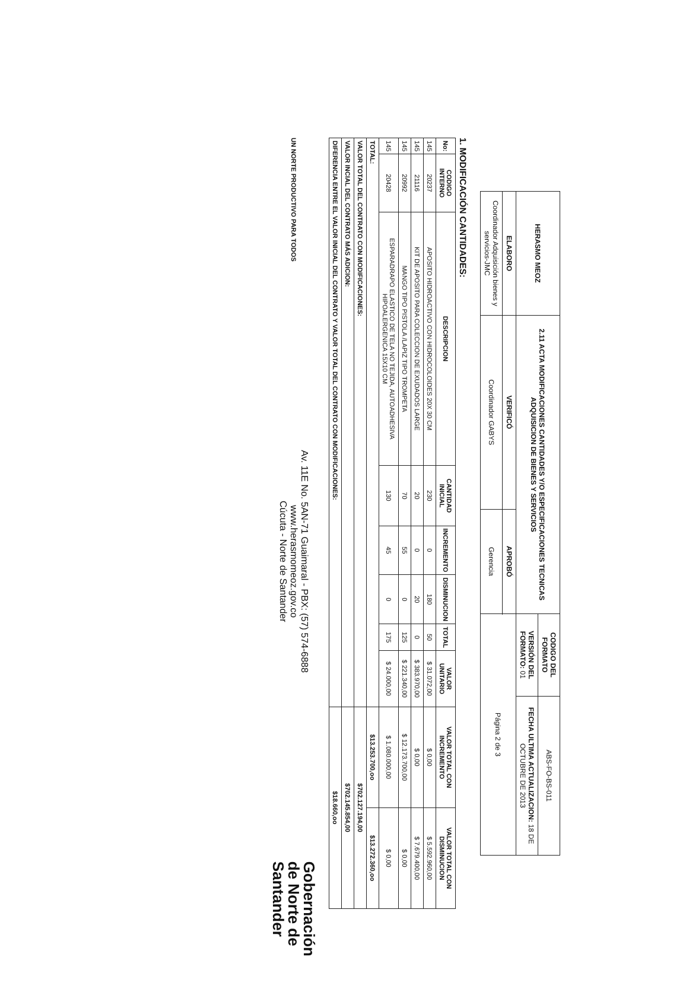| HERASMO MEOZ | 2.11 ACTA MODIFICACIONES CANTIDADES Y/O ESPECIFICACIONES TECNICAS ADQUISICION DE BIENES Y SERVICIOS | | CODIGO DEL FORMATO | ABS-FO-BS-011 |
| | | | VERSIÓN DEL FORMATO: 01 | FECHA ULTIMA ACTUALIZACION: 18 DE OCTUBRE DE 2013 |
| ELABORO | VERIFICÓ | APROBÓ | Página 2 de 3 | |
| Coordinador Adquisición bienes y servicios-JMC | Coordinador GABYS | Gerencia | | |
1. MODIFICACIÓN CANTIDADES:
| No: | CODIGO INTERNO | DESCRIPCION | CANTIDAD INICIAL | INCREMENTO | DISMINUCION | TOTAL | VALOR UNITARIO | VALOR TOTAL CON INCREMENTO | VALOR TOTAL CON DISMINUCION |
| --- | --- | --- | --- | --- | --- | --- | --- | --- | --- |
| 145 | 20237 | APOSITO HIDROACTIVO CON HIDROCOLOIDES 20X 30 CM | 230 | 0 | 180 | 50 | $ 31.072,00 | $ 0,00 | $ 5.592.960,00 |
| 145 | 21116 | KIT DE APOSITO PARA COLECCION DE EXUDADOS LARGE | 20 | 0 | 20 | 0 | $ 383.970,00 | $ 0,00 | $ 7.679.400,00 |
| 145 | 20992 | MANGO TIPO PISTOLA /LAPIZ TIPO TROMPETA | 70 | 55 | 0 | 125 | $ 221.340,00 | $ 12.173.700,00 | $ 0,00 |
| 145 | 20428 | ESPARADRAPO ELASTICO DE TELA NO TEJIDA, AUTOADHESIVA HIPOALERGENICA 15X10 CM | 130 | 45 | 0 | 175 | $ 24.000,00 | $ 1.080.000,00 | $ 0,00 |
| TOTAL: | | | | | | | | $13.253.700,oo | $13.272.360,oo |
| VALOR TOTAL DEL CONTRATO CON MODIFICACIONES: | | | | | | | | $702.127.194,00 | |
| VALOR INCIAL DEL CONTRATO MÁS ADICION: | | | | | | | | $702.145.854,00 | |
| DIFERENCIA ENTRE EL VALOR INICIAL DEL CONTRATO Y VALOR TOTAL DEL CONTRATO CON MODIFICACIONES: | | | | | | | | $18.660,oo | |
UN NORTE PRODUCTIVO PARA TODOS
Av. 11E No. 5AN-71 Guaimaral - PBX: (57) 574-6888
www.herasmomeoz.gov.co
Cúcuta - Norte de Santander
Gobernación
de Norte de
Santander